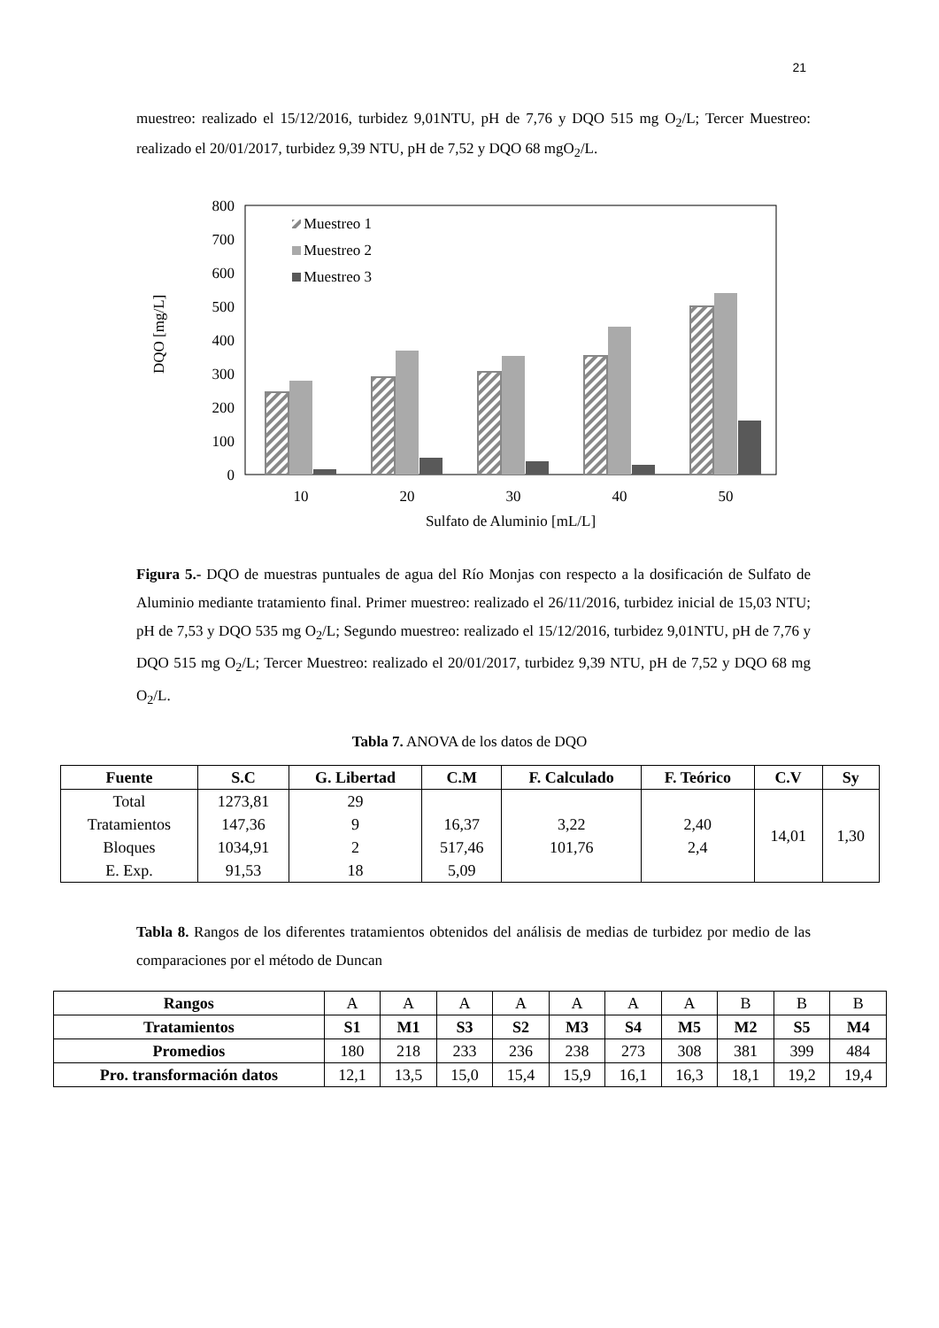21
muestreo: realizado el 15/12/2016, turbidez 9,01NTU, pH de 7,76 y DQO 515 mg O<sub>2</sub>/L; Tercer Muestreo: realizado el 20/01/2017, turbidez 9,39 NTU, pH de 7,52 y DQO 68 mgO<sub>2</sub>/L.
DQO [mg/L]
800
700
600
500
400
300
200
100
0
Muestreo 1
Muestreo 2
Muestreo 3
10
20
30
40
50
Sulfato de Aluminio [mL/L]
Figura 5.- DQO de muestras puntuales de agua del Río Monjas con respecto a la dosificación de Sulfato de Aluminio mediante tratamiento final. Primer muestreo: realizado el 26/11/2016, turbidez inicial de 15,03 NTU; pH de 7,53 y DQO 535 mg O<sub>2</sub>/L; Segundo muestreo: realizado el 15/12/2016, turbidez 9,01NTU, pH de 7,76 y DQO 515 mg O<sub>2</sub>/L; Tercer Muestreo: realizado el 20/01/2017, turbidez 9,39 NTU, pH de 7,52 y DQO 68 mg O<sub>2</sub>/L.
Tabla 7. ANOVA de los datos de DQO
| Fuente | S.C | G. Libertad | C.M | F. Calculado | F. Teórico | C.V | Sy |
| --- | --- | --- | --- | --- | --- | --- | --- |
| Total | 1273,81 | 29 | | | | 14,01 | 1,30 |
| Tratamientos | 147,36 | 9 | 16,37 | 3,22 | 2,40 | | |
| Bloques | 1034,91 | 2 | 517,46 | 101,76 | 2,4 | | |
| E. Exp. | 91,53 | 18 | 5,09 | | | | |
Tabla 8. Rangos de los diferentes tratamientos obtenidos del análisis de medias de turbidez por medio de las comparaciones por el método de Duncan
| Rangos | A | A | A | A | A | A | A | B | B | B |
| Tratamientos | S1 | M1 | S3 | S2 | M3 | S4 | M5 | M2 | S5 | M4 |
| Promedios | 180 | 218 | 233 | 236 | 238 | 273 | 308 | 381 | 399 | 484 |
| Pro. transformación datos | 12,1 | 13,5 | 15,0 | 15,4 | 15,9 | 16,1 | 16,3 | 18,1 | 19,2 | 19,4 |